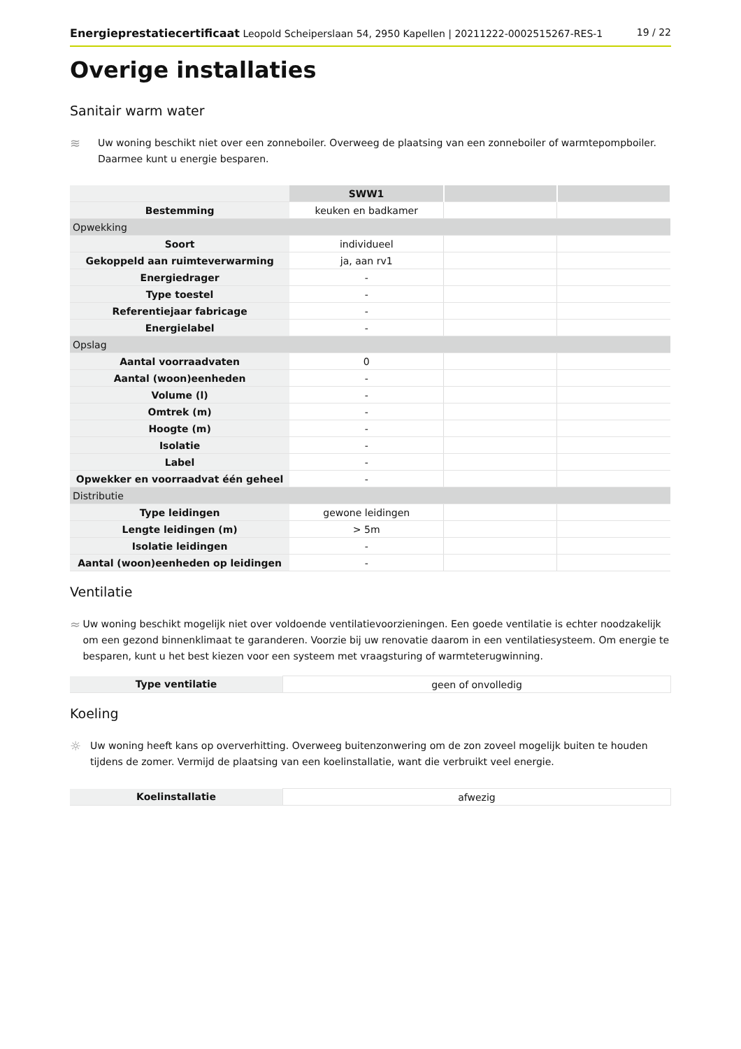Energieprestatiecertificaat Leopold Scheiperslaan 54, 2950 Kapellen | 20211222-0002515267-RES-1 19 / 22
Overige installaties
Sanitair warm water
≋
Uw woning beschikt niet over een zonneboiler. Overweeg de plaatsing van een zonneboiler of warmtepompboiler. Daarmee kunt u energie besparen.
| | SWW1 | | |
| Bestemming | keuken en badkamer | | |
| Opwekking | | | |
| Soort | individueel | | |
| Gekoppeld aan ruimteverwarming | ja, aan rv1 | | |
| Energiedrager | - | | |
| Type toestel | - | | |
| Referentiejaar fabricage | - | | |
| Energielabel | - | | |
| Opslag | | | |
| Aantal voorraadvaten | 0 | | |
| Aantal (woon)eenheden | - | | |
| Volume (l) | - | | |
| Omtrek (m) | - | | |
| Hoogte (m) | - | | |
| Isolatie | - | | |
| Label | - | | |
| Opwekker en voorraadvat één geheel | - | | |
| Distributie | | | |
| Type leidingen | gewone leidingen | | |
| Lengte leidingen (m) | > 5m | | |
| Isolatie leidingen | - | | |
| Aantal (woon)eenheden op leidingen | - | | |
Ventilatie
≈
Uw woning beschikt mogelijk niet over voldoende ventilatievoorzieningen. Een goede ventilatie is echter noodzakelijk om een gezond binnenklimaat te garanderen. Voorzie bij uw renovatie daarom in een ventilatiesysteem. Om energie te besparen, kunt u het best kiezen voor een systeem met vraagsturing of warmteterugwinning.
| Type ventilatie | geen of onvolledig |
Koeling
☼
Uw woning heeft kans op oververhitting. Overweeg buitenzonwering om de zon zoveel mogelijk buiten te houden tijdens de zomer. Vermijd de plaatsing van een koelinstallatie, want die verbruikt veel energie.
| Koelinstallatie | afwezig |